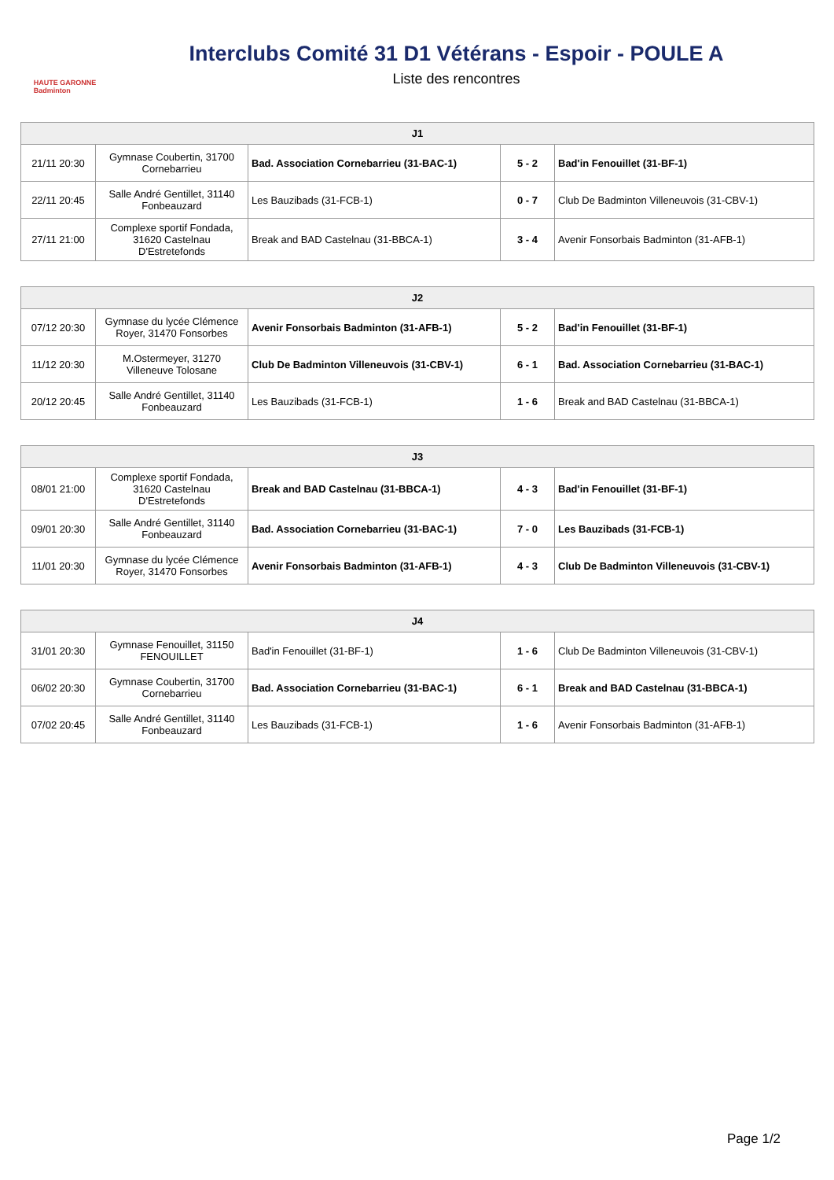HAUTE GARONNE
Badminton
Interclubs Comité 31 D1 Vétérans - Espoir - POULE A
Liste des rencontres
| J1 | | | | |
| --- | --- | --- | --- | --- |
| 21/11 20:30 | Gymnase Coubertin, 31700 Cornebarrieu | Bad. Association Cornebarrieu (31-BAC-1) | 5 - 2 | Bad'in Fenouillet (31-BF-1) |
| 22/11 20:45 | Salle André Gentillet, 31140 Fonbeauzard | Les Bauzibads (31-FCB-1) | 0 - 7 | Club De Badminton Villeneuvois (31-CBV-1) |
| 27/11 21:00 | Complexe sportif Fondada, 31620 Castelnau D'Estretefonds | Break and BAD Castelnau (31-BBCA-1) | 3 - 4 | Avenir Fonsorbais Badminton (31-AFB-1) |
| J2 | | | | |
| --- | --- | --- | --- | --- |
| 07/12 20:30 | Gymnase du lycée Clémence Royer, 31470 Fonsorbes | Avenir Fonsorbais Badminton (31-AFB-1) | 5 - 2 | Bad'in Fenouillet (31-BF-1) |
| 11/12 20:30 | M.Ostermeyer, 31270 Villeneuve Tolosane | Club De Badminton Villeneuvois (31-CBV-1) | 6 - 1 | Bad. Association Cornebarrieu (31-BAC-1) |
| 20/12 20:45 | Salle André Gentillet, 31140 Fonbeauzard | Les Bauzibads (31-FCB-1) | 1 - 6 | Break and BAD Castelnau (31-BBCA-1) |
| J3 | | | | |
| --- | --- | --- | --- | --- |
| 08/01 21:00 | Complexe sportif Fondada, 31620 Castelnau D'Estretefonds | Break and BAD Castelnau (31-BBCA-1) | 4 - 3 | Bad'in Fenouillet (31-BF-1) |
| 09/01 20:30 | Salle André Gentillet, 31140 Fonbeauzard | Bad. Association Cornebarrieu (31-BAC-1) | 7 - 0 | Les Bauzibads (31-FCB-1) |
| 11/01 20:30 | Gymnase du lycée Clémence Royer, 31470 Fonsorbes | Avenir Fonsorbais Badminton (31-AFB-1) | 4 - 3 | Club De Badminton Villeneuvois (31-CBV-1) |
| J4 | | | | |
| --- | --- | --- | --- | --- |
| 31/01 20:30 | Gymnase Fenouillet, 31150 FENOUILLET | Bad'in Fenouillet (31-BF-1) | 1 - 6 | Club De Badminton Villeneuvois (31-CBV-1) |
| 06/02 20:30 | Gymnase Coubertin, 31700 Cornebarrieu | Bad. Association Cornebarrieu (31-BAC-1) | 6 - 1 | Break and BAD Castelnau (31-BBCA-1) |
| 07/02 20:45 | Salle André Gentillet, 31140 Fonbeauzard | Les Bauzibads (31-FCB-1) | 1 - 6 | Avenir Fonsorbais Badminton (31-AFB-1) |
Page 1/2